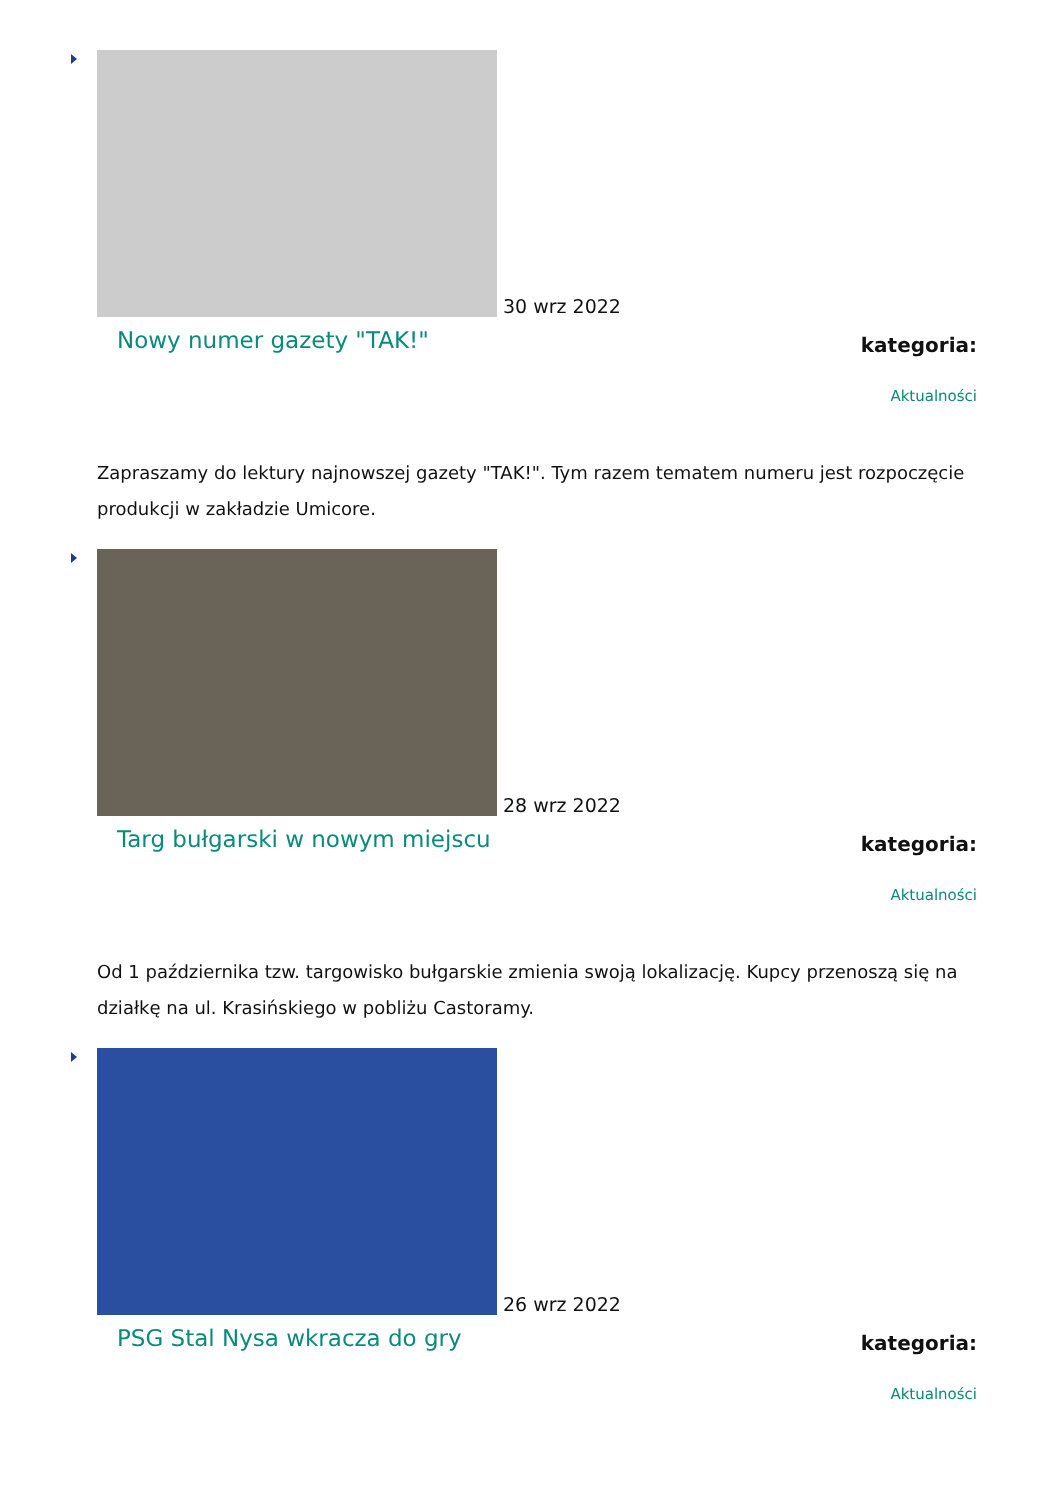30 wrz 2022
Nowy numer gazety "TAK!"
kategoria:
Aktualności
Zapraszamy do lektury najnowszej gazety "TAK!". Tym razem tematem numeru jest rozpoczęcie produkcji w zakładzie Umicore.
28 wrz 2022
Targ bułgarski w nowym miejscu
kategoria:
Aktualności
Od 1 października tzw. targowisko bułgarskie zmienia swoją lokalizację. Kupcy przenoszą się na działkę na ul. Krasińskiego w pobliżu Castoramy.
26 wrz 2022
PSG Stal Nysa wkracza do gry
kategoria:
Aktualności